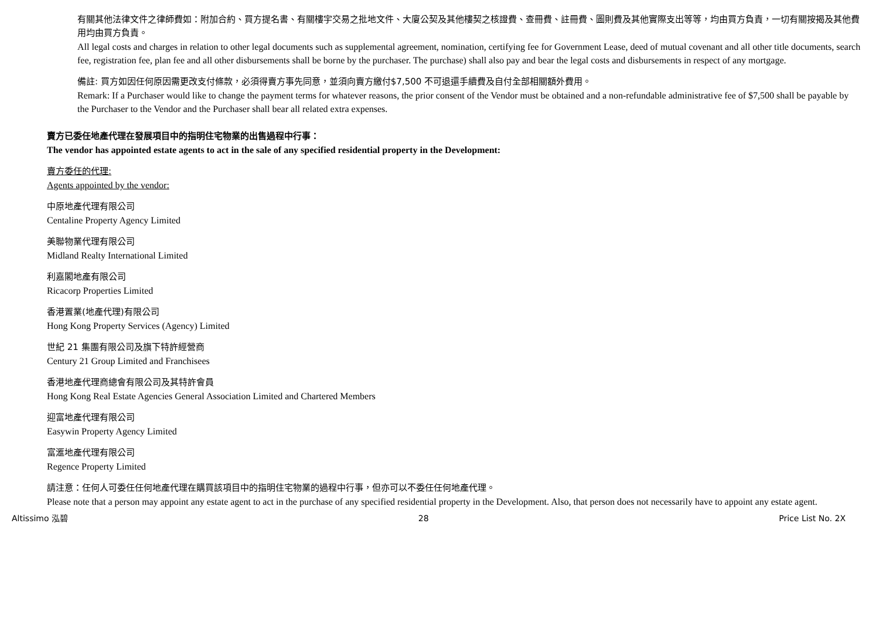有關其他法律文件之律師費如：附加合約、買方提名書、有關樓宇交易之批地文件、大廈公契及其他樓契之核證費、查冊費、註冊費、圖則費及其他實際支出等等，均由買方負責，一切有關按揭及其他費用均由買方負責。
All legal costs and charges in relation to other legal documents such as supplemental agreement, nomination, certifying fee for Government Lease, deed of mutual covenant and all other title documents, search fee, registration fee, plan fee and all other disbursements shall be borne by the purchaser. The purchase) shall also pay and bear the legal costs and disbursements in respect of any mortgage.
備註: 買方如因任何原因需更改支付條款，必須得賣方事先同意，並須向賣方繳付$7,500 不可退還手續費及自付全部相關額外費用。
Remark: If a Purchaser would like to change the payment terms for whatever reasons, the prior consent of the Vendor must be obtained and a non-refundable administrative fee of $7,500 shall be payable by the Purchaser to the Vendor and the Purchaser shall bear all related extra expenses.
賣方已委任地產代理在發展項目中的指明住宅物業的出售過程中行事：
The vendor has appointed estate agents to act in the sale of any specified residential property in the Development:
賣方委任的代理:
Agents appointed by the vendor:
中原地產代理有限公司
Centaline Property Agency Limited
美聯物業代理有限公司
Midland Realty International Limited
利嘉閣地產有限公司
Ricacorp Properties Limited
香港置業(地產代理)有限公司
Hong Kong Property Services (Agency) Limited
世紀 21 集團有限公司及旗下特許經營商
Century 21 Group Limited and Franchisees
香港地產代理商總會有限公司及其特許會員
Hong Kong Real Estate Agencies General Association Limited and Chartered Members
迎富地產代理有限公司
Easywin Property Agency Limited
富滙地產代理有限公司
Regence Property Limited
請注意：任何人可委任任何地產代理在購買該項目中的指明住宅物業的過程中行事，但亦可以不委任任何地產代理。
Please note that a person may appoint any estate agent to act in the purchase of any specified residential property in the Development. Also, that person does not necessarily have to appoint any estate agent.
Altissimo 泓碧 28 Price List No. 2X